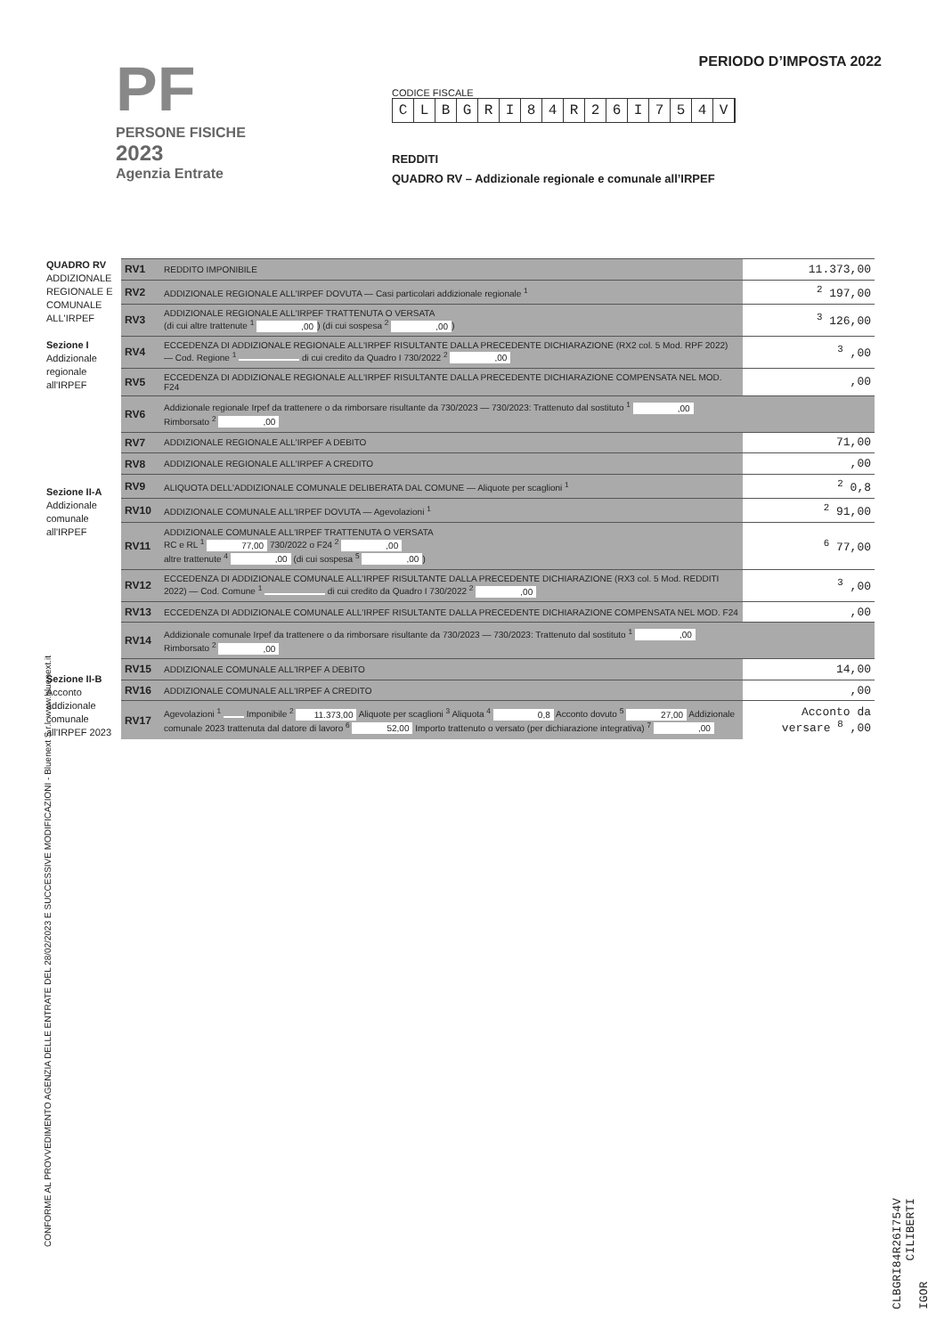PF
PERSONE FISICHE
2023
Agenzia Entrate
PERIODO D’IMPOSTA 2022
CODICE FISCALE
CLBGRI 84 R 26 I 754 V
REDDITI
QUADRO RV – Addizionale regionale e comunale all’IRPEF
QUADRO RV
ADDIZIONALE REGIONALE E COMUNALE ALL'IRPEF
Sezione I
Addizionale regionale all'IRPEF
Sezione II-A
Addizionale comunale all'IRPEF
Sezione II-B
Acconto addizionale comunale all'IRPEF 2023
| RV1 | REDDITO IMPONIBILE | 11.373,00 |
| RV2 | ADDIZIONALE REGIONALE ALL'IRPEF DOVUTA — Casi particolari addizionale regionale <sup>1</sup> | <sup>2</sup> 197,00 |
| RV3 | ADDIZIONALE REGIONALE ALL'IRPEF TRATTENUTA O VERSATA (di cui altre trattenute <sup>1</sup> ,00 ) (di cui sospesa <sup>2</sup> ,00 ) | <sup>3</sup> 126,00 |
| RV4 | ECCEDENZA DI ADDIZIONALE REGIONALE ALL'IRPEF RISULTANTE DALLA PRECEDENTE DICHIARAZIONE (RX2 col. 5 Mod. RPF 2022) — Cod. Regione <sup>1</sup> di cui credito da Quadro I 730/2022 <sup>2</sup> ,00 | <sup>3</sup> ,00 |
| RV5 | ECCEDENZA DI ADDIZIONALE REGIONALE ALL'IRPEF RISULTANTE DALLA PRECEDENTE DICHIARAZIONE COMPENSATA NEL MOD. F24 | ,00 |
| RV6 | Addizionale regionale Irpef da trattenere o da rimborsare risultante da 730/2023 — 730/2023: Trattenuto dal sostituto <sup>1</sup> ,00 Rimborsato <sup>2</sup> ,00 | |
| RV7 | ADDIZIONALE REGIONALE ALL'IRPEF A DEBITO | 71,00 |
| RV8 | ADDIZIONALE REGIONALE ALL'IRPEF A CREDITO | ,00 |
| RV9 | ALIQUOTA DELL'ADDIZIONALE COMUNALE DELIBERATA DAL COMUNE — Aliquote per scaglioni <sup>1</sup> | <sup>2</sup> 0,8 |
| RV10 | ADDIZIONALE COMUNALE ALL'IRPEF DOVUTA — Agevolazioni <sup>1</sup> | <sup>2</sup> 91,00 |
| RV11 | ADDIZIONALE COMUNALE ALL'IRPEF TRATTENUTA O VERSATA RC e RL <sup>1</sup> 77,00 730/2022 o F24 <sup>2</sup> ,00 altre trattenute <sup>4</sup> ,00 (di cui sospesa <sup>5</sup> ,00 ) | <sup>6</sup> 77,00 |
| RV12 | ECCEDENZA DI ADDIZIONALE COMUNALE ALL'IRPEF RISULTANTE DALLA PRECEDENTE DICHIARAZIONE (RX3 col. 5 Mod. REDDITI 2022) — Cod. Comune <sup>1</sup> di cui credito da Quadro I 730/2022 <sup>2</sup> ,00 | <sup>3</sup> ,00 |
| RV13 | ECCEDENZA DI ADDIZIONALE COMUNALE ALL'IRPEF RISULTANTE DALLA PRECEDENTE DICHIARAZIONE COMPENSATA NEL MOD. F24 | ,00 |
| RV14 | Addizionale comunale Irpef da trattenere o da rimborsare risultante da 730/2023 — 730/2023: Trattenuto dal sostituto <sup>1</sup> ,00 Rimborsato <sup>2</sup> ,00 | |
| RV15 | ADDIZIONALE COMUNALE ALL'IRPEF A DEBITO | 14,00 |
| RV16 | ADDIZIONALE COMUNALE ALL'IRPEF A CREDITO | ,00 |
| RV17 | Agevolazioni <sup>1</sup> Imponibile <sup>2</sup> 11.373,00 Aliquote per scaglioni <sup>3</sup> Aliquota <sup>4</sup> 0,8 Acconto dovuto <sup>5</sup> 27,00 Addizionale comunale 2023 trattenuta dal datore di lavoro <sup>6</sup> 52,00 Importo trattenuto o versato (per dichiarazione integrativa) <sup>7</sup> ,00 | Acconto da versare <sup>8</sup> ,00 |
CONFORME AL PROVVEDIMENTO AGENZIA DELLE ENTRATE DEL 28/02/2023 E SUCCESSIVE MODIFICAZIONI - Bluenext S.r.l. www.bluenext.it
CLBGRI84R26I754V CILIBERTI IGOR